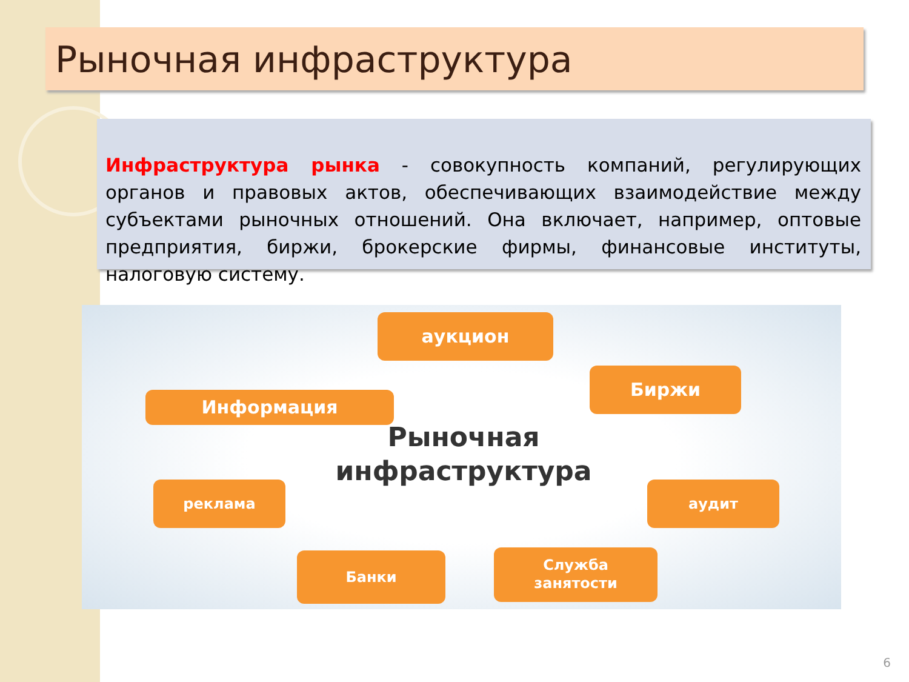Рыночная инфраструктура
Инфраструктура рынка - совокупность компаний, регулирующих органов и правовых актов, обеспечивающих взаимодействие между субъектами рыночных отношений. Она включает, например, оптовые предприятия, биржи, брокерские фирмы, финансовые институты, налоговую систему.
аукцион
Информация
Биржи
реклама аудит
Банки
Служба
занятости
Рыночная
инфраструктура
6